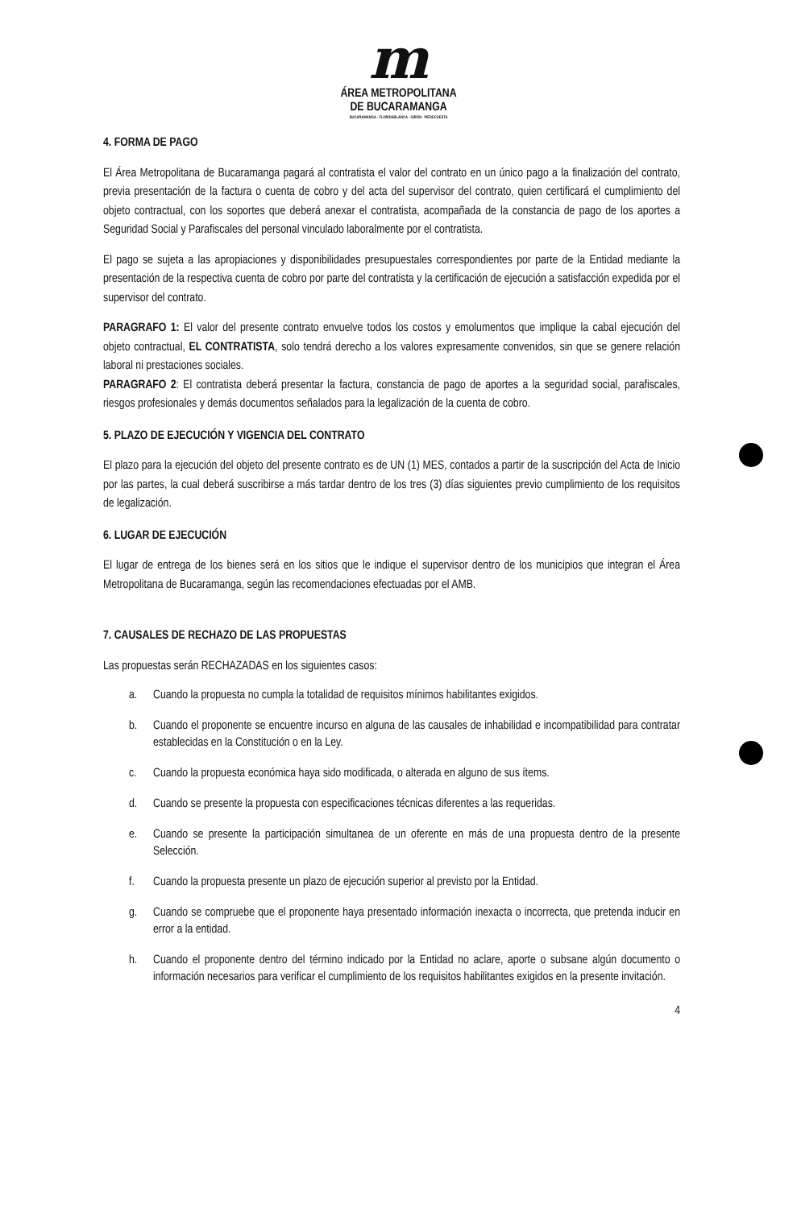m
ÁREA METROPOLITANA
DE BUCARAMANGA
BUCARAMANGA · FLORIDABLANCA · GIRÓN · PIEDECUESTA
4. FORMA DE PAGO
El Área Metropolitana de Bucaramanga pagará al contratista el valor del contrato en un único pago a la finalización del contrato, previa presentación de la factura o cuenta de cobro y del acta del supervisor del contrato, quien certificará el cumplimiento del objeto contractual, con los soportes que deberá anexar el contratista, acompañada de la constancia de pago de los aportes a Seguridad Social y Parafiscales del personal vinculado laboralmente por el contratista.
El pago se sujeta a las apropiaciones y disponibilidades presupuestales correspondientes por parte de la Entidad mediante la presentación de la respectiva cuenta de cobro por parte del contratista y la certificación de ejecución a satisfacción expedida por el supervisor del contrato.
PARAGRAFO 1: El valor del presente contrato envuelve todos los costos y emolumentos que implique la cabal ejecución del objeto contractual, EL CONTRATISTA, solo tendrá derecho a los valores expresamente convenidos, sin que se genere relación laboral ni prestaciones sociales.
PARAGRAFO 2: El contratista deberá presentar la factura, constancia de pago de aportes a la seguridad social, parafiscales, riesgos profesionales y demás documentos señalados para la legalización de la cuenta de cobro.
5. PLAZO DE EJECUCIÓN Y VIGENCIA DEL CONTRATO
El plazo para la ejecución del objeto del presente contrato es de UN (1) MES, contados a partir de la suscripción del Acta de Inicio por las partes, la cual deberá suscribirse a más tardar dentro de los tres (3) días siguientes previo cumplimiento de los requisitos de legalización.
6. LUGAR DE EJECUCIÓN
El lugar de entrega de los bienes será en los sitios que le indique el supervisor dentro de los municipios que integran el Área Metropolitana de Bucaramanga, según las recomendaciones efectuadas por el AMB.
7. CAUSALES DE RECHAZO DE LAS PROPUESTAS
Las propuestas serán RECHAZADAS en los siguientes casos:
a. Cuando la propuesta no cumpla la totalidad de requisitos mínimos habilitantes exigidos.
b. Cuando el proponente se encuentre incurso en alguna de las causales de inhabilidad e incompatibilidad para contratar establecidas en la Constitución o en la Ley.
c. Cuando la propuesta económica haya sido modificada, o alterada en alguno de sus ítems.
d. Cuando se presente la propuesta con especificaciones técnicas diferentes a las requeridas.
e. Cuando se presente la participación simultanea de un oferente en más de una propuesta dentro de la presente Selección.
f. Cuando la propuesta presente un plazo de ejecución superior al previsto por la Entidad.
g. Cuando se compruebe que el proponente haya presentado información inexacta o incorrecta, que pretenda inducir en error a la entidad.
h. Cuando el proponente dentro del término indicado por la Entidad no aclare, aporte o subsane algún documento o información necesarios para verificar el cumplimiento de los requisitos habilitantes exigidos en la presente invitación.
4